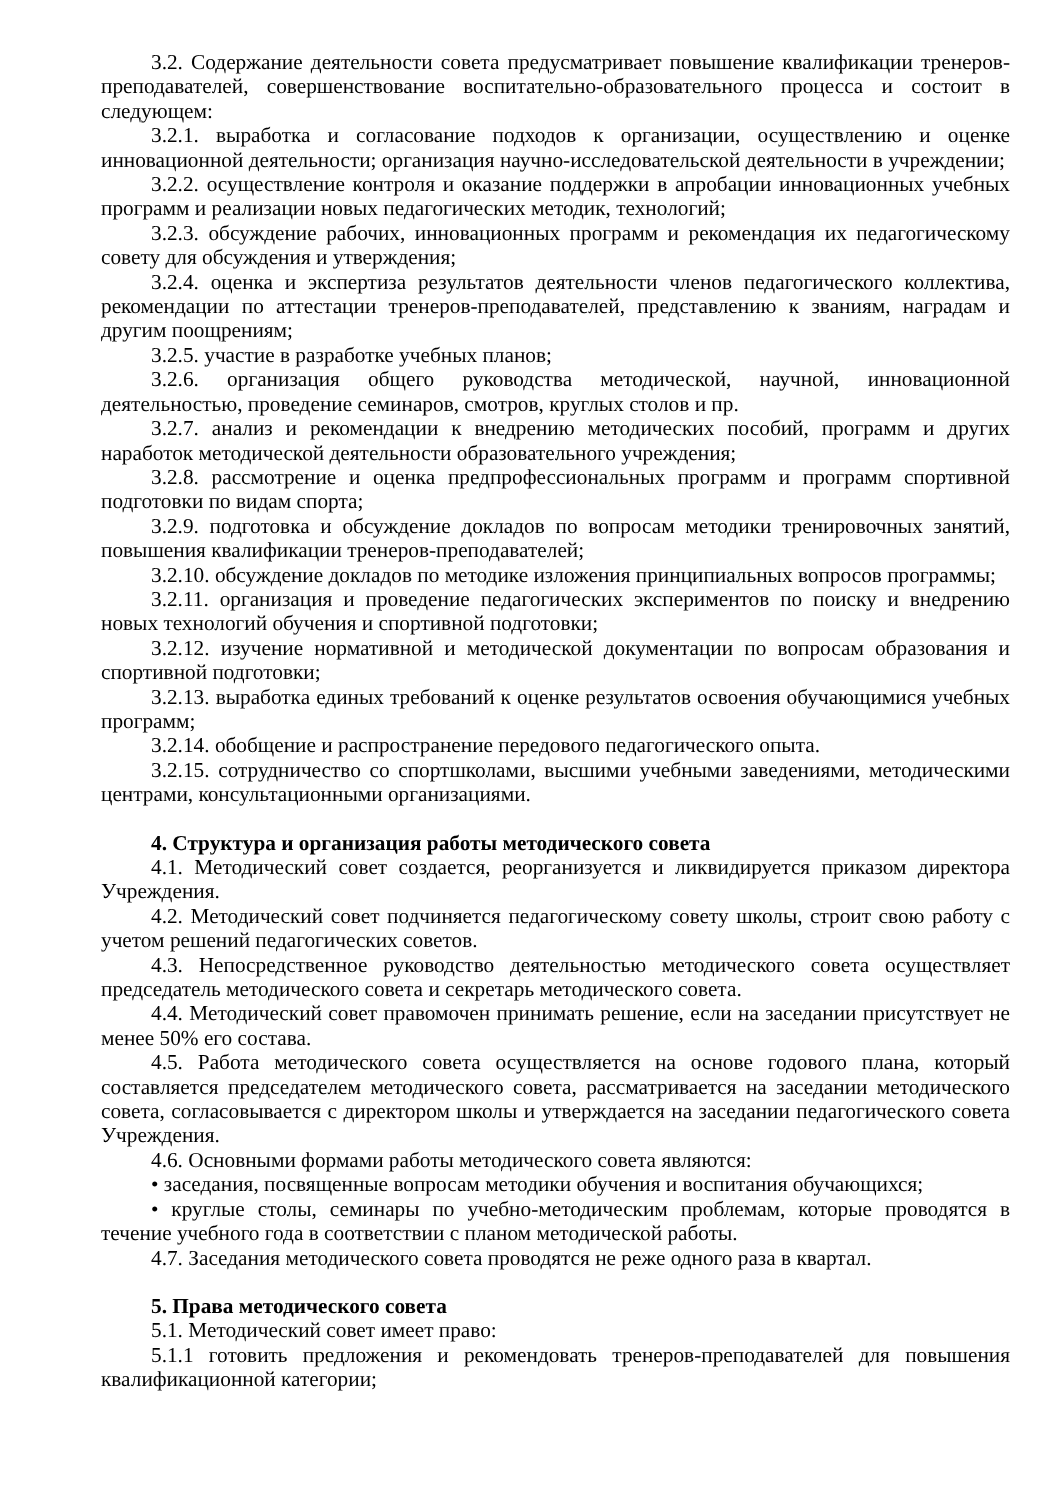3.2. Содержание деятельности совета предусматривает повышение квалификации тренеров-преподавателей, совершенствование воспитательно-образовательного процесса и состоит в следующем:
3.2.1. выработка и согласование подходов к организации, осуществлению и оценке инновационной деятельности; организация научно-исследовательской деятельности в учреждении;
3.2.2. осуществление контроля и оказание поддержки в апробации инновационных учебных программ и реализации новых педагогических методик, технологий;
3.2.3. обсуждение рабочих, инновационных программ и рекомендация их педагогическому совету для обсуждения и утверждения;
3.2.4. оценка и экспертиза результатов деятельности членов педагогического коллектива, рекомендации по аттестации тренеров-преподавателей, представлению к званиям, наградам и другим поощрениям;
3.2.5. участие в разработке учебных планов;
3.2.6. организация общего руководства методической, научной, инновационной деятельностью, проведение семинаров, смотров, круглых столов и пр.
3.2.7. анализ и рекомендации к внедрению методических пособий, программ и других наработок методической деятельности образовательного учреждения;
3.2.8. рассмотрение и оценка предпрофессиональных программ и программ спортивной подготовки по видам спорта;
3.2.9. подготовка и обсуждение докладов по вопросам методики тренировочных занятий, повышения квалификации тренеров-преподавателей;
3.2.10. обсуждение докладов по методике изложения принципиальных вопросов программы;
3.2.11. организация и проведение педагогических экспериментов по поиску и внедрению новых технологий обучения и спортивной подготовки;
3.2.12. изучение нормативной и методической документации по вопросам образования и спортивной подготовки;
3.2.13. выработка единых требований к оценке результатов освоения обучающимися учебных программ;
3.2.14. обобщение и распространение передового педагогического опыта.
3.2.15. сотрудничество со спортшколами, высшими учебными заведениями, методическими центрами, консультационными организациями.
4. Структура и организация работы методического совета
4.1. Методический совет создается, реорганизуется и ликвидируется приказом директора Учреждения.
4.2. Методический совет подчиняется педагогическому совету школы, строит свою работу с учетом решений педагогических советов.
4.3. Непосредственное руководство деятельностью методического совета осуществляет председатель методического совета и секретарь методического совета.
4.4. Методический совет правомочен принимать решение, если на заседании присутствует не менее 50% его состава.
4.5. Работа методического совета осуществляется на основе годового плана, который составляется председателем методического совета, рассматривается на заседании методического совета, согласовывается с директором школы и утверждается на заседании педагогического совета Учреждения.
4.6. Основными формами работы методического совета являются:
• заседания, посвященные вопросам методики обучения и воспитания обучающихся;
• круглые столы, семинары по учебно-методическим проблемам, которые проводятся в течение учебного года в соответствии с планом методической работы.
4.7. Заседания методического совета проводятся не реже одного раза в квартал.
5. Права методического совета
5.1. Методический совет имеет право:
5.1.1 готовить предложения и рекомендовать тренеров-преподавателей для повышения квалификационной категории;